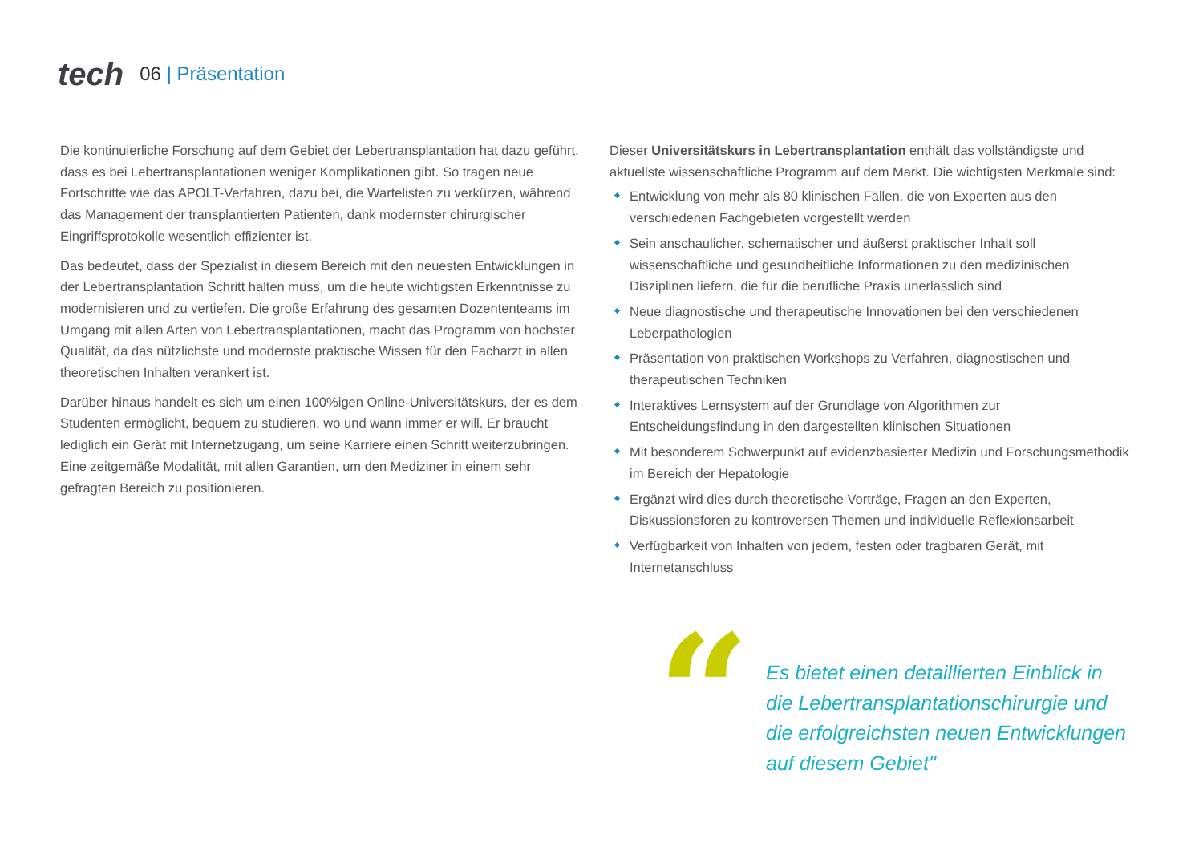tech
06 | Präsentation
Die kontinuierliche Forschung auf dem Gebiet der Lebertransplantation hat dazu geführt, dass es bei Lebertransplantationen weniger Komplikationen gibt. So tragen neue Fortschritte wie das APOLT-Verfahren, dazu bei, die Wartelisten zu verkürzen, während das Management der transplantierten Patienten, dank modernster chirurgischer Eingriffsprotokolle wesentlich effizienter ist.
Das bedeutet, dass der Spezialist in diesem Bereich mit den neuesten Entwicklungen in der Lebertransplantation Schritt halten muss, um die heute wichtigsten Erkenntnisse zu modernisieren und zu vertiefen. Die große Erfahrung des gesamten Dozententeams im Umgang mit allen Arten von Lebertransplantationen, macht das Programm von höchster Qualität, da das nützlichste und modernste praktische Wissen für den Facharzt in allen theoretischen Inhalten verankert ist.
Darüber hinaus handelt es sich um einen 100%igen Online-Universitätskurs, der es dem Studenten ermöglicht, bequem zu studieren, wo und wann immer er will. Er braucht lediglich ein Gerät mit Internetzugang, um seine Karriere einen Schritt weiterzubringen. Eine zeitgemäße Modalität, mit allen Garantien, um den Mediziner in einem sehr gefragten Bereich zu positionieren.
Dieser Universitätskurs in Lebertransplantation enthält das vollständigste und aktuellste wissenschaftliche Programm auf dem Markt. Die wichtigsten Merkmale sind:
Entwicklung von mehr als 80 klinischen Fällen, die von Experten aus den verschiedenen Fachgebieten vorgestellt werden
Sein anschaulicher, schematischer und äußerst praktischer Inhalt soll wissenschaftliche und gesundheitliche Informationen zu den medizinischen Disziplinen liefern, die für die berufliche Praxis unerlässlich sind
Neue diagnostische und therapeutische Innovationen bei den verschiedenen Leberpathologien
Präsentation von praktischen Workshops zu Verfahren, diagnostischen und therapeutischen Techniken
Interaktives Lernsystem auf der Grundlage von Algorithmen zur Entscheidungsfindung in den dargestellten klinischen Situationen
Mit besonderem Schwerpunkt auf evidenzbasierter Medizin und Forschungsmethodik im Bereich der Hepatologie
Ergänzt wird dies durch theoretische Vorträge, Fragen an den Experten, Diskussionsforen zu kontroversen Themen und individuelle Reflexionsarbeit
Verfügbarkeit von Inhalten von jedem, festen oder tragbaren Gerät, mit Internetanschluss
“
Es bietet einen detaillierten Einblick in die Lebertransplantationschirurgie und die erfolgreichsten neuen Entwicklungen auf diesem Gebiet"